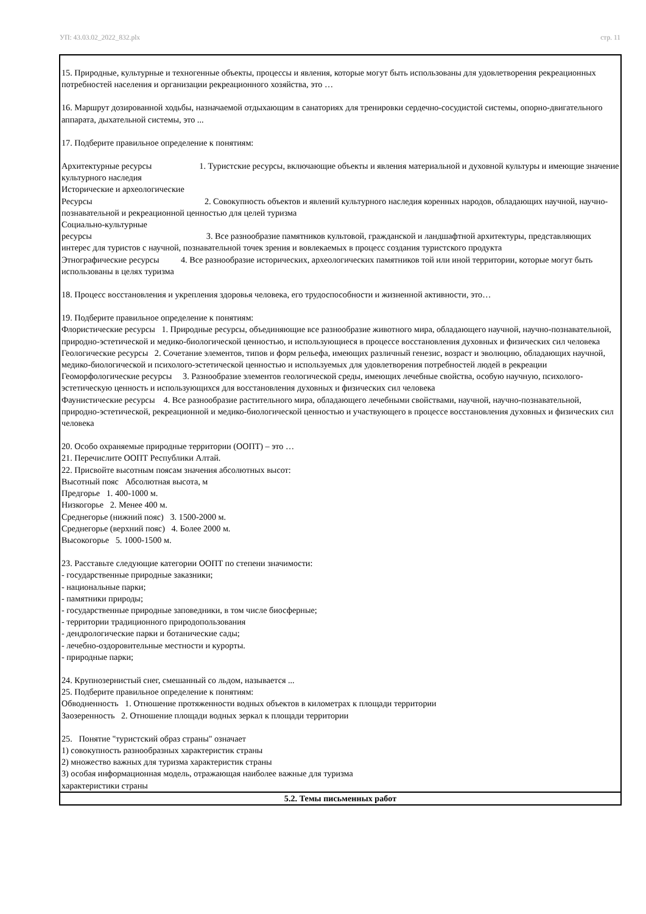УП: 43.03.02_2022_832.plx стр. 11
| 15. Природные, культурные и техногенные объекты, процессы и явления, которые могут быть использованы для удовлетворения рекреационных потребностей населения и организации рекреационного хозяйства, это … 16. Маршрут дозированной ходьбы, назначаемой отдыхающим в санаториях для тренировки сердечно-сосудистой системы, опорно-двигательного аппарата, дыхательной системы, это ... 17. Подберите правильное определение к понятиям: Архитектурные ресурсы 1. Туристские ресурсы, включающие объекты и явления материальной и духовной культуры и имеющие значение культурного наследия Исторические и археологические Ресурсы 2. Совокупность объектов и явлений культурного наследия коренных народов, обладающих научной, научно-познавательной и рекреационной ценностью для целей туризма Социально-культурные ресурсы 3. Все разнообразие памятников культовой, гражданской и ландшафтной архитектуры, представляющих интерес для туристов с научной, познавательной точек зрения и вовлекаемых в процесс создания туристского продукта Этнографические ресурсы 4. Все разнообразие исторических, археологических памятников той или иной территории, которые могут быть использованы в целях туризма 18. Процесс восстановления и укрепления здоровья человека, его трудоспособности и жизненной активности, это… 19. Подберите правильное определение к понятиям: Флористические ресурсы 1. Природные ресурсы, объединяющие все разнообразие животного мира, обладающего научной, научно-познавательной, природно-эстетической и медико-биологической ценностью, и использующиеся в процессе восстановления духовных и физических сил человека Геологические ресурсы 2. Сочетание элементов, типов и форм рельефа, имеющих различный генезис, возраст и эволюцию, обладающих научной, медико-биологической и психолого-эстетической ценностью и используемых для удовлетворения потребностей людей в рекреации Геоморфологические ресурсы 3. Разнообразие элементов геологической среды, имеющих лечебные свойства, особую научную, психолого-эстетическую ценность и использующихся для восстановления духовных и физических сил человека Фаунистические ресурсы 4. Все разнообразие растительного мира, обладающего лечебными свойствами, научной, научно-познавательной, природно-эстетической, рекреационной и медико-биологической ценностью и участвующего в процессе восстановления духовных и физических сил человека 20. Особо охраняемые природные территории (ООПТ) – это … 21. Перечислите ООПТ Республики Алтай. 22. Присвойте высотным поясам значения абсолютных высот: Высотный пояс Абсолютная высота, м Предгорье 1. 400-1000 м. Низкогорье 2. Менее 400 м. Среднегорье (нижний пояс) 3. 1500-2000 м. Среднегорье (верхний пояс) 4. Более 2000 м. Высокогорье 5. 1000-1500 м. 23. Расставьте следующие категории ООПТ по степени значимости: - государственные природные заказники; - национальные парки; - памятники природы; - государственные природные заповедники, в том числе биосферные; - территории традиционного природопользования - дендрологические парки и ботанические сады; - лечебно-оздоровительные местности и курорты. - природные парки; 24. Крупнозернистый снег, смешанный со льдом, называется ... 25. Подберите правильное определение к понятиям: Обводненность 1. Отношение протяженности водных объектов в километрах к площади территории Заозеренность 2. Отношение площади водных зеркал к площади территории 25. Понятие "туристский образ страны" означает 1) совокупность разнообразных характеристик страны 2) множество важных для туризма характеристик страны 3) особая информационная модель, отражающая наиболее важные для туризма характеристики страны |
| 5.2. Темы письменных работ |